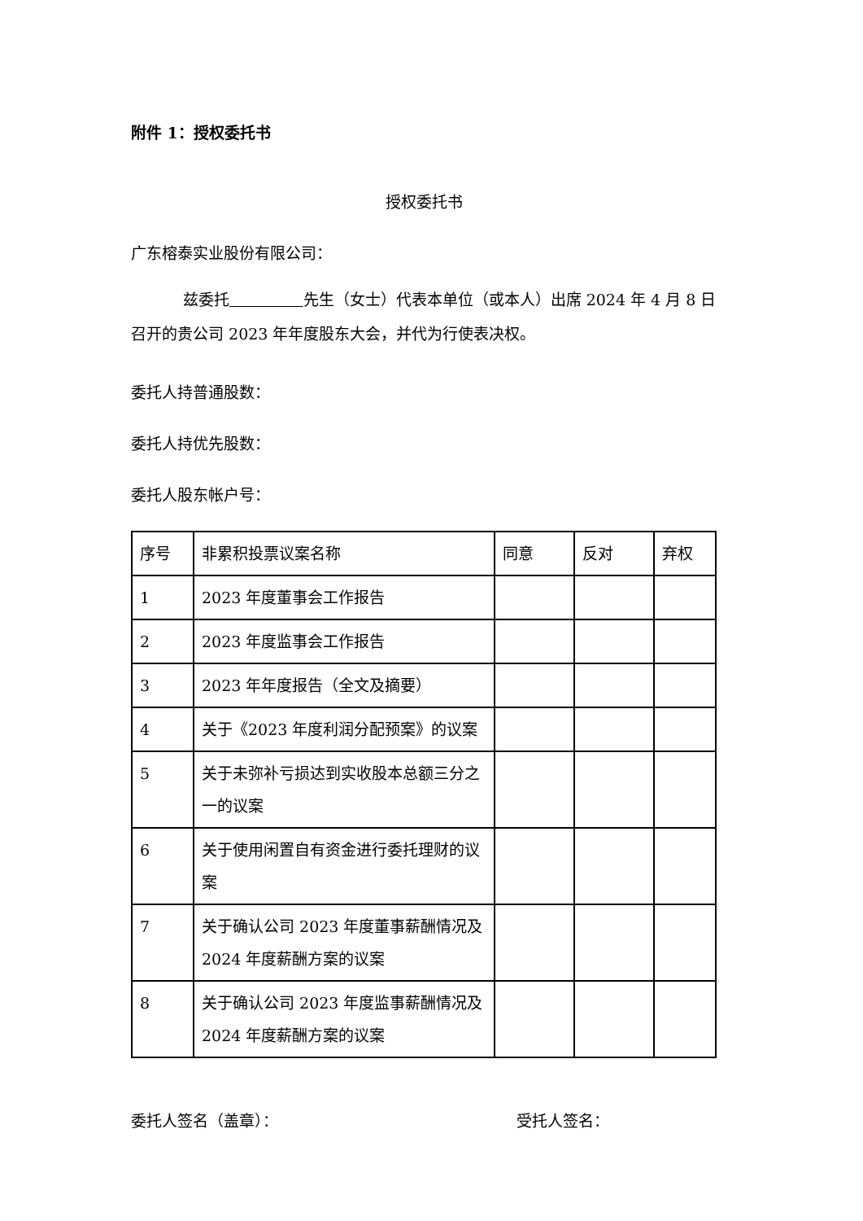附件 1：授权委托书
授权委托书
广东榕泰实业股份有限公司：
兹委托 先生（女士）代表本单位（或本人）出席 2024 年 4 月 8 日召开的贵公司 2023 年年度股东大会，并代为行使表决权。
委托人持普通股数：
委托人持优先股数：
委托人股东帐户号：
| 序号 | 非累积投票议案名称 | 同意 | 反对 | 弃权 |
| 1 | 2023 年度董事会工作报告 | | | |
| 2 | 2023 年度监事会工作报告 | | | |
| 3 | 2023 年年度报告（全文及摘要） | | | |
| 4 | 关于《2023 年度利润分配预案》的议案 | | | |
| 5 | 关于未弥补亏损达到实收股本总额三分之一的议案 | | | |
| 6 | 关于使用闲置自有资金进行委托理财的议案 | | | |
| 7 | 关于确认公司 2023 年度董事薪酬情况及 2024 年度薪酬方案的议案 | | | |
| 8 | 关于确认公司 2023 年度监事薪酬情况及 2024 年度薪酬方案的议案 | | | |
委托人签名（盖章）： 受托人签名：